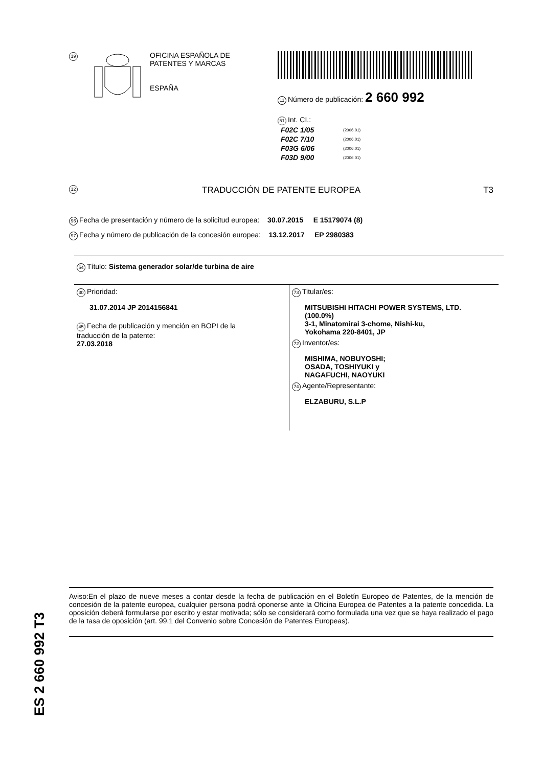19
OFICINA ESPAÑOLA DE
PATENTES Y MARCAS
ESPAÑA
11 Número de publicación: 2 660 992
51 Int. CI.:
| F02C 1/05 | (2006.01) |
| F02C 7/10 | (2006.01) |
| F03G 6/06 | (2006.01) |
| F03D 9/00 | (2006.01) |
12 TRADUCCIÓN DE PATENTE EUROPEA T3
96 Fecha de presentación y número de la solicitud europea: 30.07.2015 E 15179074 (8)
97 Fecha y número de publicación de la concesión europea: 13.12.2017 EP 2980383
54 Título: Sistema generador solar/de turbina de aire
30 Prioridad:
31.07.2014 JP 2014156841
45 Fecha de publicación y mención en BOPI de la
traducción de la patente:
27.03.2018
73 Titular/es:
MITSUBISHI HITACHI POWER SYSTEMS, LTD.
(100.0%)
3-1, Minatomirai 3-chome, Nishi-ku,
Yokohama 220-8401, JP
72 Inventor/es:
MISHIMA, NOBUYOSHI;
OSADA, TOSHIYUKI y
NAGAFUCHI, NAOYUKI
74 Agente/Representante:
ELZABURU, S.L.P
ES 2 660 992 T3
Aviso:En el plazo de nueve meses a contar desde la fecha de publicación en el Boletín Europeo de Patentes, de la mención de concesión de la patente europea, cualquier persona podrá oponerse ante la Oficina Europea de Patentes a la patente concedida. La oposición deberá formularse por escrito y estar motivada; sólo se considerará como formulada una vez que se haya realizado el pago de la tasa de oposición (art. 99.1 del Convenio sobre Concesión de Patentes Europeas).